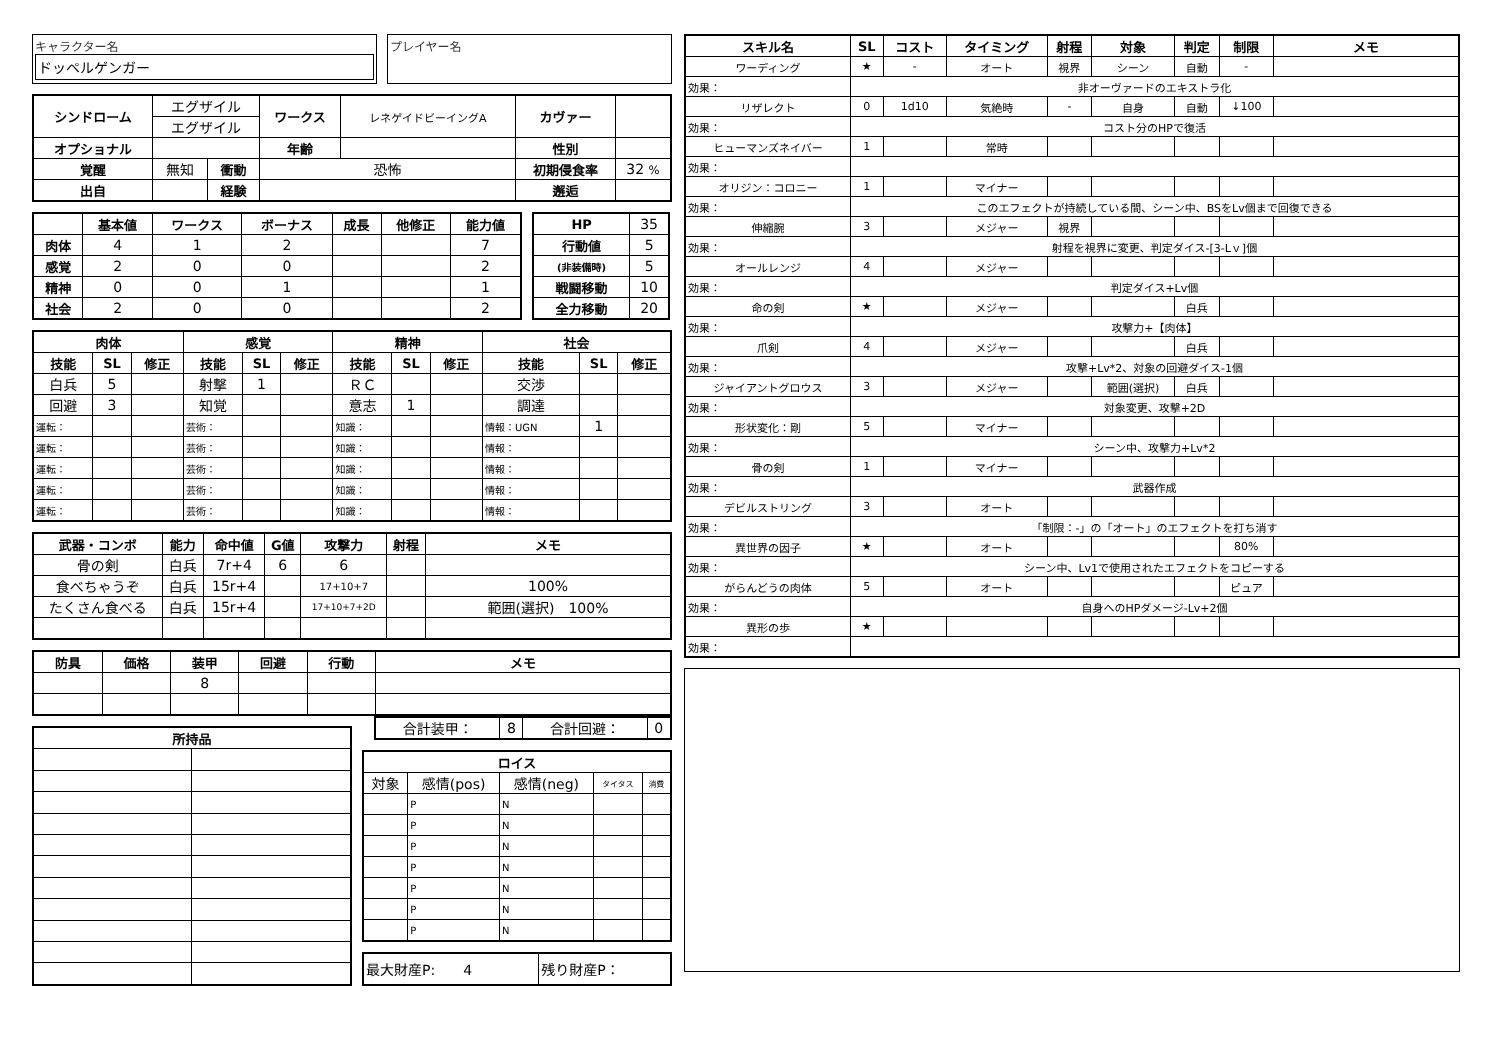キャラクター名
ドッペルゲンガー
プレイヤー名
| シンドローム | エグザイル | | ワークス | レネゲイドビーイングA | カヴァー | |
| | エグザイル | | | | | |
| オプショナル | | | 年齢 | | 性別 | |
| 覚醒 | 無知 | 衝動 | 恐怖 | | 初期侵食率 | 32 % |
| 出自 | | 経験 | | | 邂逅 | |
| | 基本値 | ワークス | ボーナス | 成長 | 他修正 | 能力値 |
| --- | --- | --- | --- | --- | --- | --- |
| 肉体 | 4 | 1 | 2 | | | 7 |
| 感覚 | 2 | 0 | 0 | | | 2 |
| 精神 | 0 | 0 | 1 | | | 1 |
| 社会 | 2 | 0 | 0 | | | 2 |
| HP | 35 |
| 行動値 | 5 |
| (非装備時) | 5 |
| 戦闘移動 | 10 |
| 全力移動 | 20 |
| 肉体 | | | 感覚 | | | 精神 | | | 社会 | | |
| --- | --- | --- | --- | --- | --- | --- | --- | --- | --- | --- | --- |
| 技能 | SL | 修正 | 技能 | SL | 修正 | 技能 | SL | 修正 | 技能 | SL | 修正 |
| 白兵 | 5 | | 射撃 | 1 | | ＲＣ | | | 交渉 | | |
| 回避 | 3 | | 知覚 | | | 意志 | 1 | | 調達 | | |
| 運転： | | | 芸術： | | | 知識： | | | 情報：UGN | 1 | |
| 運転： | | | 芸術： | | | 知識： | | | 情報： | | |
| 運転： | | | 芸術： | | | 知識： | | | 情報： | | |
| 運転： | | | 芸術： | | | 知識： | | | 情報： | | |
| 運転： | | | 芸術： | | | 知識： | | | 情報： | | |
| 武器・コンボ | 能力 | 命中値 | G値 | 攻撃力 | 射程 | メモ |
| --- | --- | --- | --- | --- | --- | --- |
| 骨の剣 | 白兵 | 7r+4 | 6 | 6 | | |
| 食べちゃうぞ | 白兵 | 15r+4 | | 17+10+7 | | 100% |
| たくさん食べる | 白兵 | 15r+4 | | 17+10+7+2D | | 範囲(選択) 100% |
| 防具 | 価格 | 装甲 | 回避 | 行動 | メモ |
| --- | --- | --- | --- | --- | --- |
| | | 8 | | | |
| 所持品 | |
| --- | --- |
| 合計装甲： | 8 | 合計回避： | 0 |
| ロイス | | | | |
| --- | --- | --- | --- | --- |
| 対象 | 感情(pos) | 感情(neg) | タイタス | 消費 |
| | P | N | | |
| | P | N | | |
| | P | N | | |
| | P | N | | |
| | P | N | | |
| | P | N | | |
| | P | N | | |
| 最大財産P: 4 | 残り財産P： |
| スキル名 | SL | コスト | タイミング | 射程 | 対象 | 判定 | 制限 | メモ |
| --- | --- | --- | --- | --- | --- | --- | --- | --- |
| ワーディング | ★ | - | オート | 視界 | シーン | 自動 | - | |
| 効果： | 非オーヴァードのエキストラ化 | | | | | | | |
| リザレクト | 0 | 1d10 | 気絶時 | - | 自身 | 自動 | ↓100 | |
| 効果： | コスト分のHPで復活 | | | | | | | |
| ヒューマンズネイバー | 1 | | 常時 | | | | | |
| 効果： | | | | | | | | |
| オリジン：コロニー | 1 | | マイナー | | | | | |
| 効果： | このエフェクトが持続している間、シーン中、BSをLv個まで回復できる | | | | | | | |
| 伸縮腕 | 3 | | メジャー | 視界 | | | | |
| 効果： | 射程を視界に変更、判定ダイス-[3-Lｖ]個 | | | | | | | |
| オールレンジ | 4 | | メジャー | | | | | |
| 効果： | 判定ダイス+Lv個 | | | | | | | |
| 命の剣 | ★ | | メジャー | | | 白兵 | | |
| 効果： | 攻撃力+【肉体】 | | | | | | | |
| 爪剣 | 4 | | メジャー | | | 白兵 | | |
| 効果： | 攻撃+Lv*2、対象の回避ダイス-1個 | | | | | | | |
| ジャイアントグロウス | 3 | | メジャー | | 範囲(選択) | 白兵 | | |
| 効果： | 対象変更、攻撃+2D | | | | | | | |
| 形状変化：剛 | 5 | | マイナー | | | | | |
| 効果： | シーン中、攻撃力+Lv*2 | | | | | | | |
| 骨の剣 | 1 | | マイナー | | | | | |
| 効果： | 武器作成 | | | | | | | |
| デビルストリング | 3 | | オート | | | | | |
| 効果： | 「制限：-」の「オート」のエフェクトを打ち消す | | | | | | | |
| 異世界の因子 | ★ | | オート | | | | 80% | |
| 効果： | シーン中、Lv1で使用されたエフェクトをコピーする | | | | | | | |
| がらんどうの肉体 | 5 | | オート | | | | ピュア | |
| 効果： | 自身へのHPダメージ-Lv+2個 | | | | | | | |
| 異形の歩 | ★ | | | | | | | |
| 効果： | | | | | | | | |